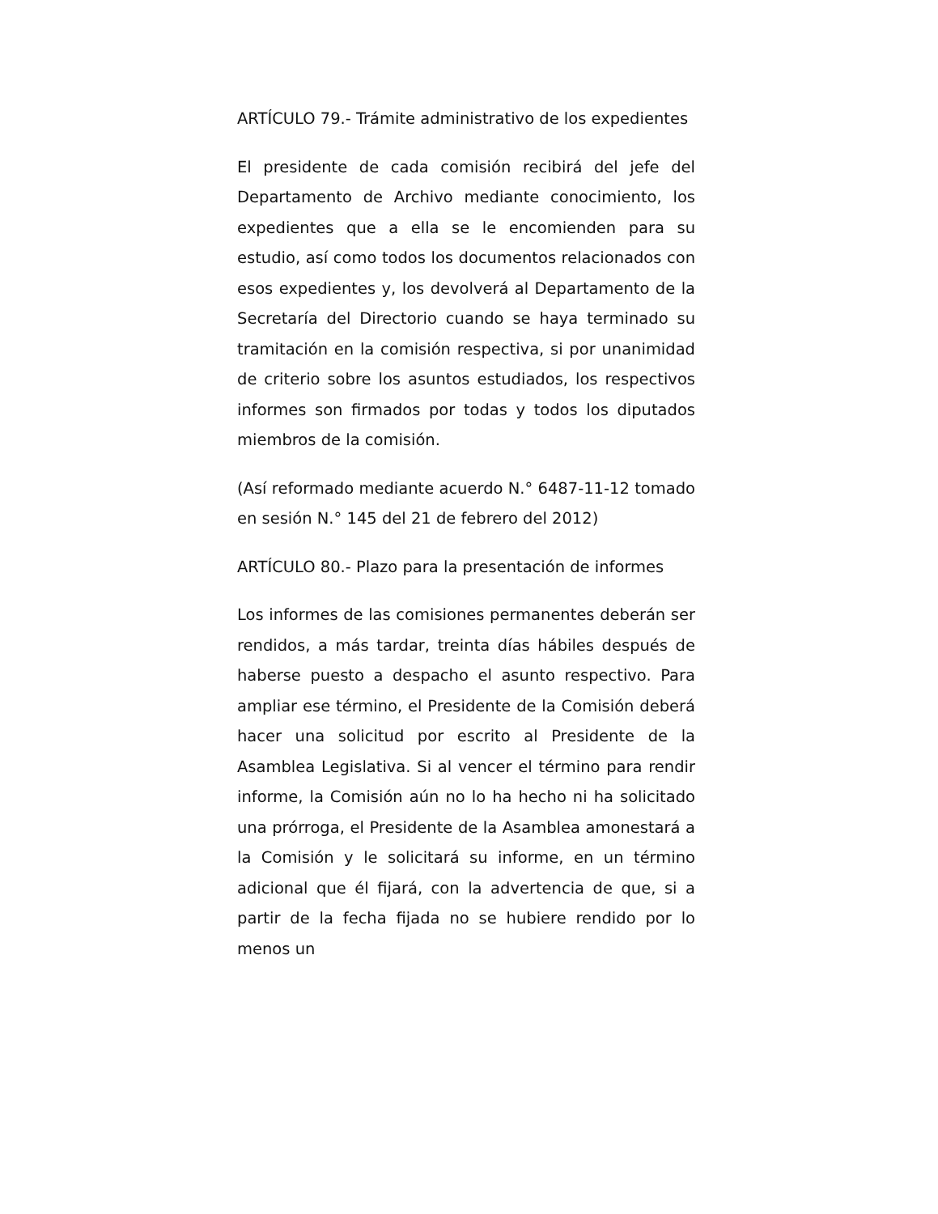ARTÍCULO 79.- Trámite administrativo de los expedientes
El presidente de cada comisión recibirá del jefe del Departamento de Archivo mediante conocimiento, los expedientes que a ella se le encomienden para su estudio, así como todos los documentos relacionados con esos expedientes y, los devolverá al Departamento de la Secretaría del Directorio cuando se haya terminado su tramitación en la comisión respectiva, si por unanimidad de criterio sobre los asuntos estudiados, los respectivos informes son firmados por todas y todos los diputados miembros de la comisión.
(Así reformado mediante acuerdo N.° 6487-11-12 tomado en sesión N.° 145 del 21 de febrero del 2012)
ARTÍCULO 80.- Plazo para la presentación de informes
Los informes de las comisiones permanentes deberán ser rendidos, a más tardar, treinta días hábiles después de haberse puesto a despacho el asunto respectivo. Para ampliar ese término, el Presidente de la Comisión deberá hacer una solicitud por escrito al Presidente de la Asamblea Legislativa. Si al vencer el término para rendir informe, la Comisión aún no lo ha hecho ni ha solicitado una prórroga, el Presidente de la Asamblea amonestará a la Comisión y le solicitará su informe, en un término adicional que él fijará, con la advertencia de que, si a partir de la fecha fijada no se hubiere rendido por lo menos un